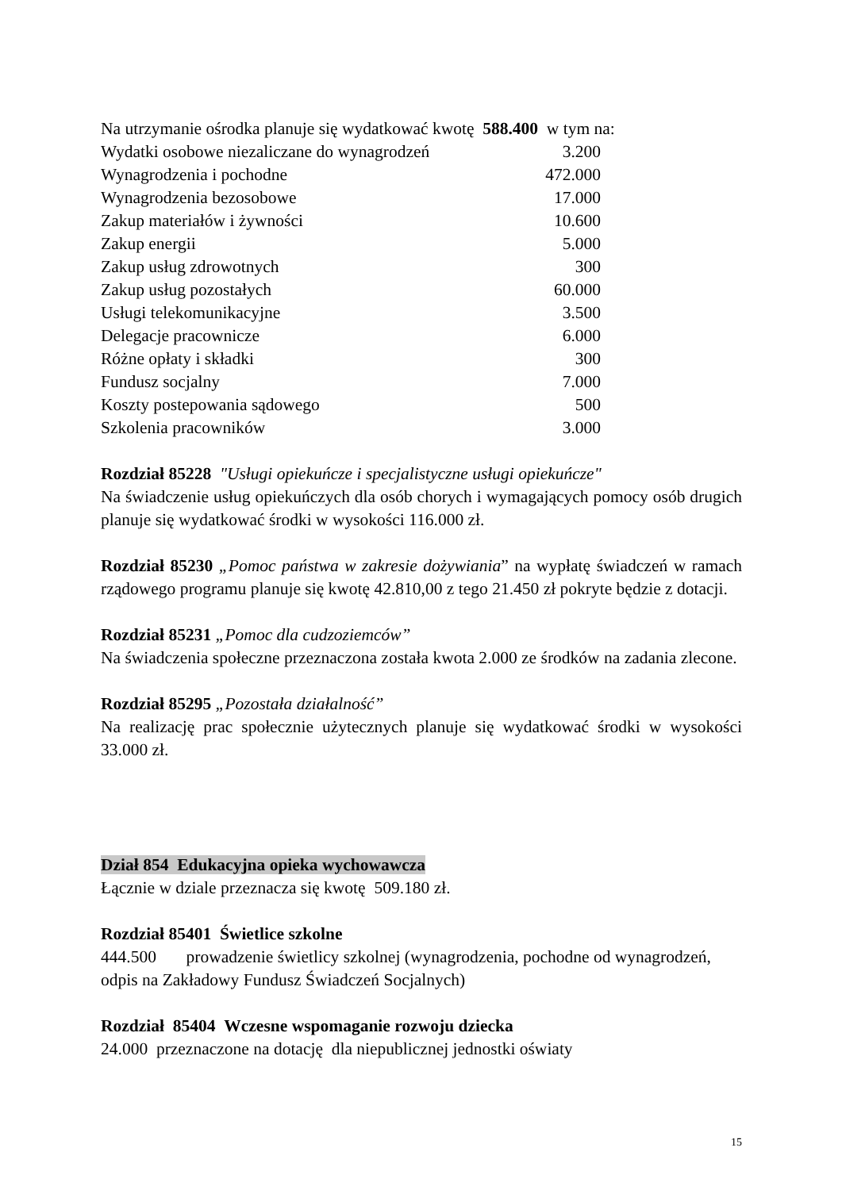Na utrzymanie ośrodka planuje się wydatkować kwotę 588.400 w tym na:
| Wydatki osobowe niezaliczane do wynagrodzeń | 3.200 |
| Wynagrodzenia i pochodne | 472.000 |
| Wynagrodzenia bezosobowe | 17.000 |
| Zakup materiałów i żywności | 10.600 |
| Zakup energii | 5.000 |
| Zakup usług zdrowotnych | 300 |
| Zakup usług pozostałych | 60.000 |
| Usługi telekomunikacyjne | 3.500 |
| Delegacje pracownicze | 6.000 |
| Różne opłaty i składki | 300 |
| Fundusz socjalny | 7.000 |
| Koszty postepowania sądowego | 500 |
| Szkolenia pracowników | 3.000 |
Rozdział 85228 "Usługi opiekuńcze i specjalistyczne usługi opiekuńcze"
Na świadczenie usług opiekuńczych dla osób chorych i wymagających pomocy osób drugich planuje się wydatkować środki w wysokości 116.000 zł.
Rozdział 85230 „Pomoc państwa w zakresie dożywiania” na wypłatę świadczeń w ramach rządowego programu planuje się kwotę 42.810,00 z tego 21.450 zł pokryte będzie z dotacji.
Rozdział 85231 „Pomoc dla cudzoziemców”
Na świadczenia społeczne przeznaczona została kwota 2.000 ze środków na zadania zlecone.
Rozdział 85295 „Pozostała działalność”
Na realizację prac społecznie użytecznych planuje się wydatkować środki w wysokości 33.000 zł.
Dział 854 Edukacyjna opieka wychowawcza
Łącznie w dziale przeznacza się kwotę 509.180 zł.
Rozdział 85401 Świetlice szkolne
444.500 prowadzenie świetlicy szkolnej (wynagrodzenia, pochodne od wynagrodzeń, odpis na Zakładowy Fundusz Świadczeń Socjalnych)
Rozdział 85404 Wczesne wspomaganie rozwoju dziecka
24.000 przeznaczone na dotację dla niepublicznej jednostki oświaty
15